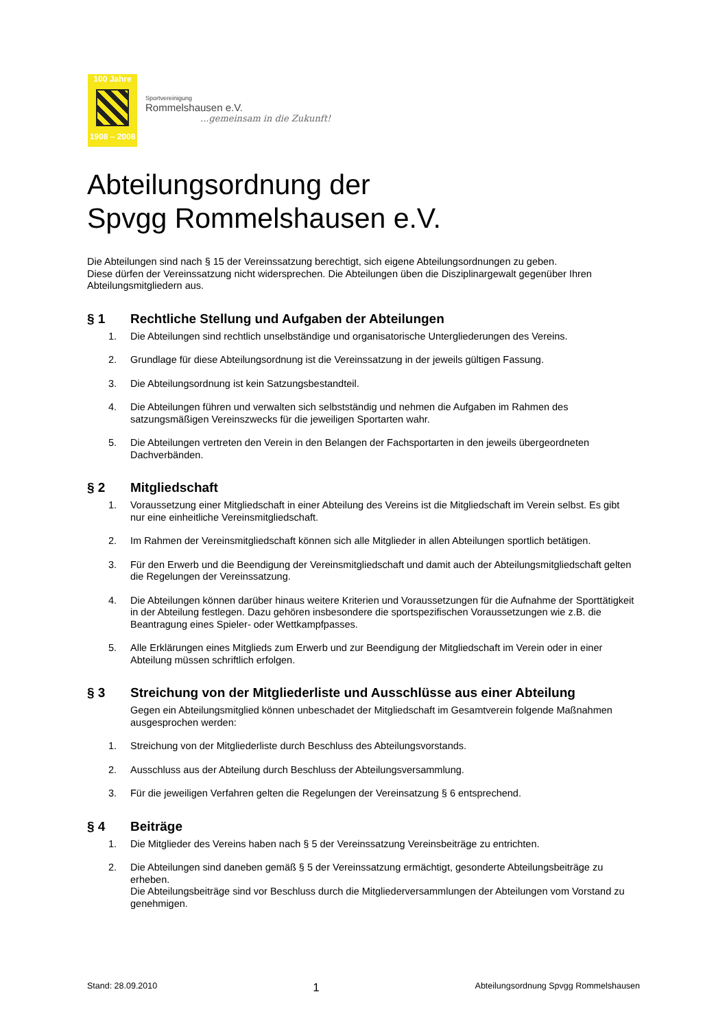100 Jahre
1908 – 2008
Sportvereinigung
Rommelshausen e.V.
...gemeinsam in die Zukunft!
Abteilungsordnung der
Spvgg Rommelshausen e.V.
Die Abteilungen sind nach § 15 der Vereinssatzung berechtigt, sich eigene Abteilungsordnungen zu geben.
Diese dürfen der Vereinssatzung nicht widersprechen. Die Abteilungen üben die Disziplinargewalt gegenüber Ihren Abteilungsmitgliedern aus.
§ 1 Rechtliche Stellung und Aufgaben der Abteilungen
1. Die Abteilungen sind rechtlich unselbständige und organisatorische Untergliederungen des Vereins.
2. Grundlage für diese Abteilungsordnung ist die Vereinssatzung in der jeweils gültigen Fassung.
3. Die Abteilungsordnung ist kein Satzungsbestandteil.
4. Die Abteilungen führen und verwalten sich selbstständig und nehmen die Aufgaben im Rahmen des satzungsmäßigen Vereinszwecks für die jeweiligen Sportarten wahr.
5. Die Abteilungen vertreten den Verein in den Belangen der Fachsportarten in den jeweils übergeordneten Dachverbänden.
§ 2 Mitgliedschaft
1. Voraussetzung einer Mitgliedschaft in einer Abteilung des Vereins ist die Mitgliedschaft im Verein selbst. Es gibt nur eine einheitliche Vereinsmitgliedschaft.
2. Im Rahmen der Vereinsmitgliedschaft können sich alle Mitglieder in allen Abteilungen sportlich betätigen.
3. Für den Erwerb und die Beendigung der Vereinsmitgliedschaft und damit auch der Abteilungsmitgliedschaft gelten die Regelungen der Vereinssatzung.
4. Die Abteilungen können darüber hinaus weitere Kriterien und Voraussetzungen für die Aufnahme der Sporttätigkeit in der Abteilung festlegen. Dazu gehören insbesondere die sportspezifischen Voraussetzungen wie z.B. die Beantragung eines Spieler- oder Wettkampfpasses.
5. Alle Erklärungen eines Mitglieds zum Erwerb und zur Beendigung der Mitgliedschaft im Verein oder in einer Abteilung müssen schriftlich erfolgen.
§ 3 Streichung von der Mitgliederliste und Ausschlüsse aus einer Abteilung
Gegen ein Abteilungsmitglied können unbeschadet der Mitgliedschaft im Gesamtverein folgende Maßnahmen ausgesprochen werden:
1. Streichung von der Mitgliederliste durch Beschluss des Abteilungsvorstands.
2. Ausschluss aus der Abteilung durch Beschluss der Abteilungsversammlung.
3. Für die jeweiligen Verfahren gelten die Regelungen der Vereinsatzung § 6 entsprechend.
§ 4 Beiträge
1. Die Mitglieder des Vereins haben nach § 5 der Vereinssatzung Vereinsbeiträge zu entrichten.
2. Die Abteilungen sind daneben gemäß § 5 der Vereinssatzung ermächtigt, gesonderte Abteilungsbeiträge zu erheben.
Die Abteilungsbeiträge sind vor Beschluss durch die Mitgliederversammlungen der Abteilungen vom Vorstand zu genehmigen.
Stand: 28.09.2010 1 Abteilungsordnung Spvgg Rommelshausen